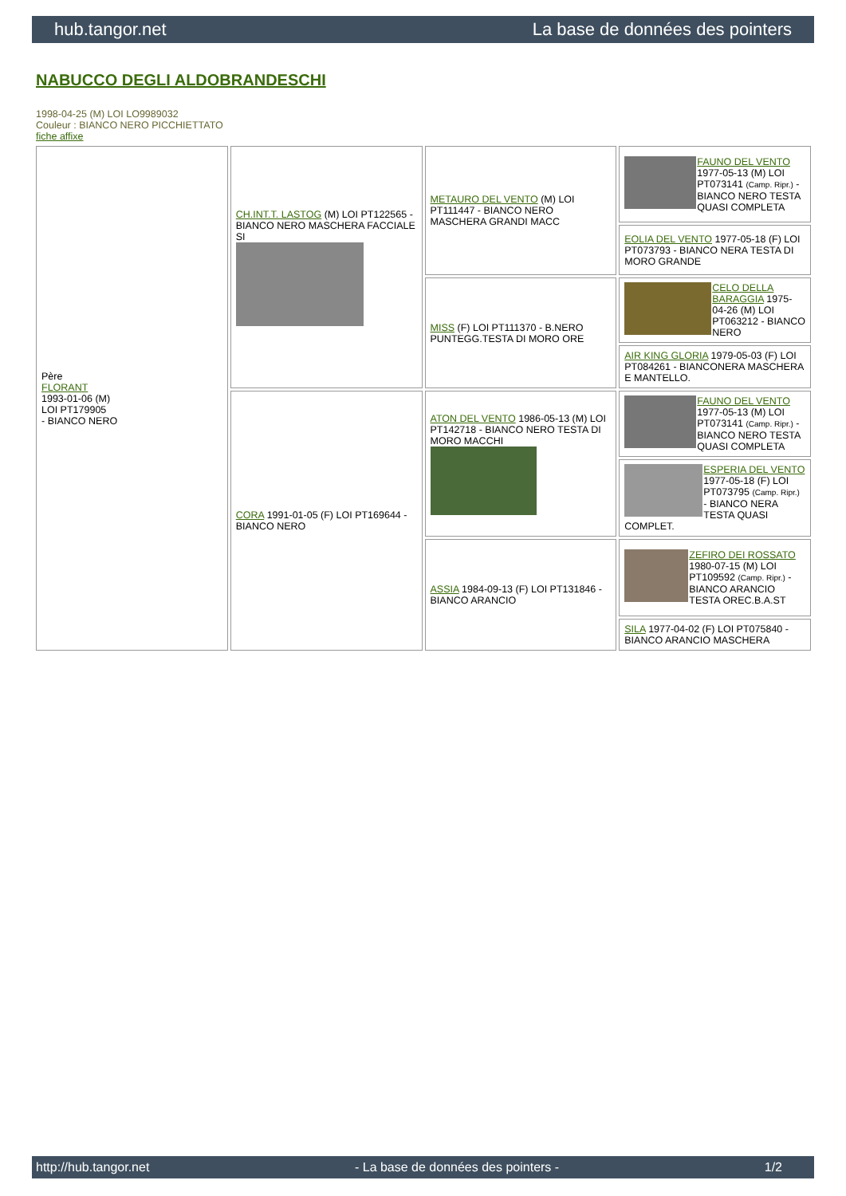hub.tangor.net La base de données des pointers
NABUCCO DEGLI ALDOBRANDESCHI
1998-04-25 (M) LOI LO9989032
Couleur : BIANCO NERO PICCHIETTATO
fiche affixe
| Père FLORANT 1993-01-06 (M) LOI PT179905 - BIANCO NERO | CH.INT.T. LASTOG (M) LOI PT122565 - BIANCO NERO MASCHERA FACCIALE SI | METAURO DEL VENTO (M) LOI PT111447 - BIANCO NERO MASCHERA GRANDI MACC | FAUNO DEL VENTO 1977-05-13 (M) LOI PT073141 (Camp. Ripr.) - BIANCO NERO TESTA QUASI COMPLETA |
| | | | EOLIA DEL VENTO 1977-05-18 (F) LOI PT073793 - BIANCO NERA TESTA DI MORO GRANDE |
| | | MISS (F) LOI PT111370 - B.NERO PUNTEGG.TESTA DI MORO ORE | CELO DELLA BARAGGIA 1975-04-26 (M) LOI PT063212 - BIANCO NERO |
| | | | AIR KING GLORIA 1979-05-03 (F) LOI PT084261 - BIANCONERA MASCHERA E MANTELLO. |
| | CORA 1991-01-05 (F) LOI PT169644 - BIANCO NERO | ATON DEL VENTO 1986-05-13 (M) LOI PT142718 - BIANCO NERO TESTA DI MORO MACCHI | FAUNO DEL VENTO 1977-05-13 (M) LOI PT073141 (Camp. Ripr.) - BIANCO NERO TESTA QUASI COMPLETA |
| | | | ESPERIA DEL VENTO 1977-05-18 (F) LOI PT073795 (Camp. Ripr.) - BIANCO NERA TESTA QUASI COMPLET. |
| | | ASSIA 1984-09-13 (F) LOI PT131846 - BIANCO ARANCIO | ZEFIRO DEI ROSSATO 1980-07-15 (M) LOI PT109592 (Camp. Ripr.) - BIANCO ARANCIO TESTA OREC.B.A.ST |
| | | | SILA 1977-04-02 (F) LOI PT075840 - BIANCO ARANCIO MASCHERA |
http://hub.tangor.net - La base de données des pointers - 1/2